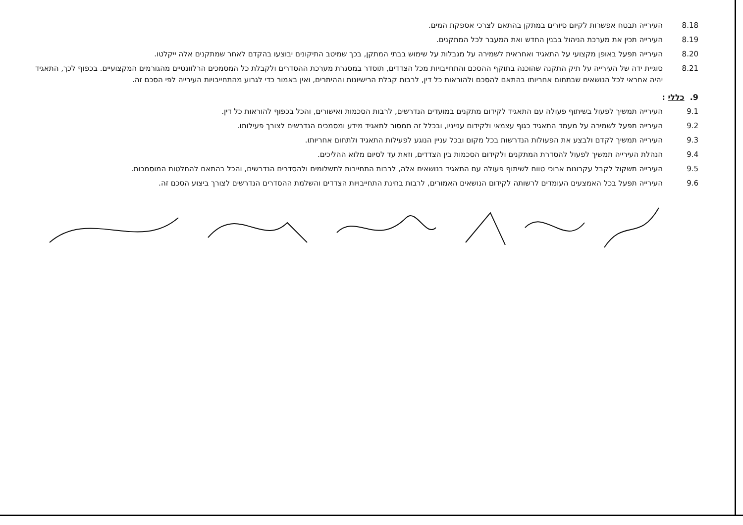8.18 העירייה תבטח אפשרות לקיום סיורים במתקן בהתאם לצרכי אספקת המים.
8.19 העירייה תכין את מערכת הניהול בבנין החדש ואת המעבר לכל המתקנים.
8.20 העירייה תפעל באופן מקצועי על התאגיד ואחראית לשמירה על מגבלות על שימוש בבתי המתקן, בכך שמיטב התיקונים יבוצעו בהקדם לאחר שמתקנים אלה ייקלטו.
8.21 סוגיית ידה של העירייה על תיק התקנה שהוכנה בתוקף ההסכם והתחייבויות מכל הצדדים, תוסדר במסגרת מערכת ההסדרים ולקבלת כל המסמכים הרלוונטיים מהגורמים המקצועיים. בכפוף לכך, התאגיד יהיה אחראי לכל הנושאים שבתחום אחריותו בהתאם להסכם ולהוראות כל דין, לרבות קבלת הרישיונות וההיתרים, ואין באמור כדי לגרוע מהתחייבויות העירייה לפי הסכם זה.
9. כללי :
9.1 העירייה תמשיך לפעול בשיתוף פעולה עם התאגיד לקידום מתקנים במועדים הנדרשים, לרבות הסכמות ואישורים, והכל בכפוף להוראות כל דין.
9.2 העירייה תפעל לשמירה על מעמד התאגיד כגוף עצמאי ולקידום ענייניו, ובכלל זה תמסור לתאגיד מידע ומסמכים הנדרשים לצורך פעילותו.
9.3 העירייה תמשיך לקדם ולבצע את הפעולות הנדרשות בכל מקום ובכל עניין הנוגע לפעילות התאגיד ולתחום אחריותו.
9.4 הנהלת העירייה תמשיך לפעול להסדרת המתקנים ולקידום הסכמות בין הצדדים, וזאת עד לסיום מלוא ההליכים.
9.5 העירייה תשקול לקבל עקרונות ארוכי טווח לשיתוף פעולה עם התאגיד בנושאים אלה, לרבות התחייבות לתשלומים ולהסדרים הנדרשים, והכל בהתאם להחלטות המוסמכות.
9.6 העירייה תפעל בכל האמצעים העומדים לרשותה לקידום הנושאים האמורים, לרבות בחינת התחייבויות הצדדים והשלמת ההסדרים הנדרשים לצורך ביצוע הסכם זה.